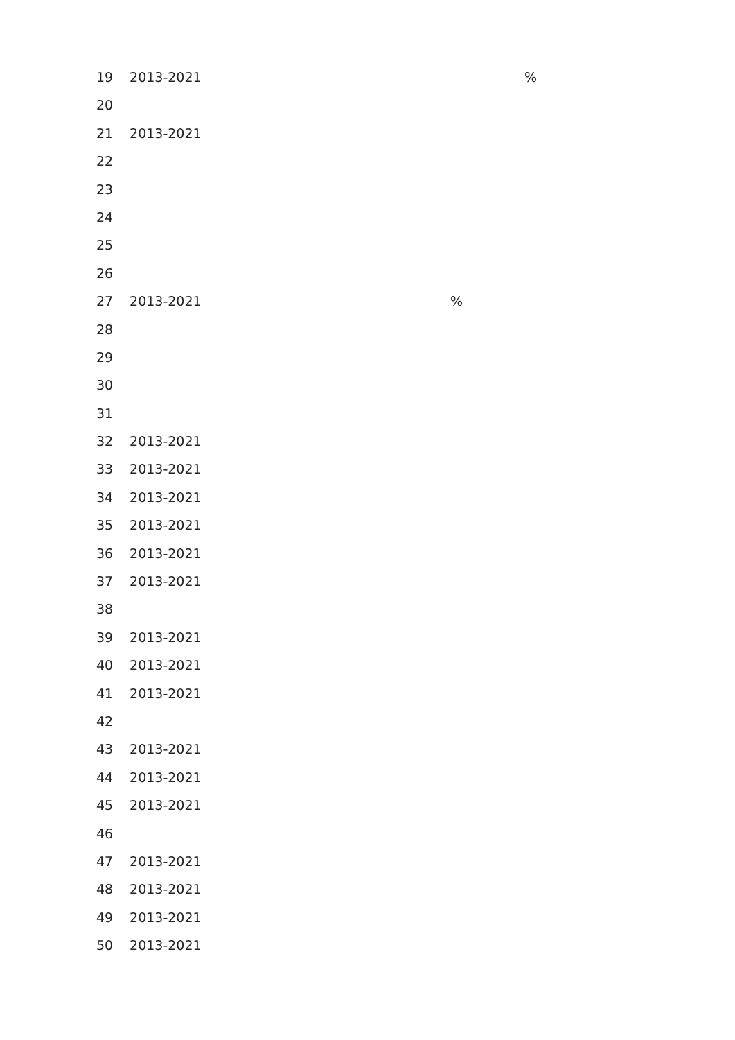19 2013-2021 %
20
21 2013-2021
22
23
24
25
26
27 2013-2021 %
28
29
30
31
32 2013-2021
33 2013-2021
34 2013-2021
35 2013-2021
36 2013-2021
37 2013-2021
38
39 2013-2021
40 2013-2021
41 2013-2021
42
43 2013-2021
44 2013-2021
45 2013-2021
46
47 2013-2021
48 2013-2021
49 2013-2021
50 2013-2021